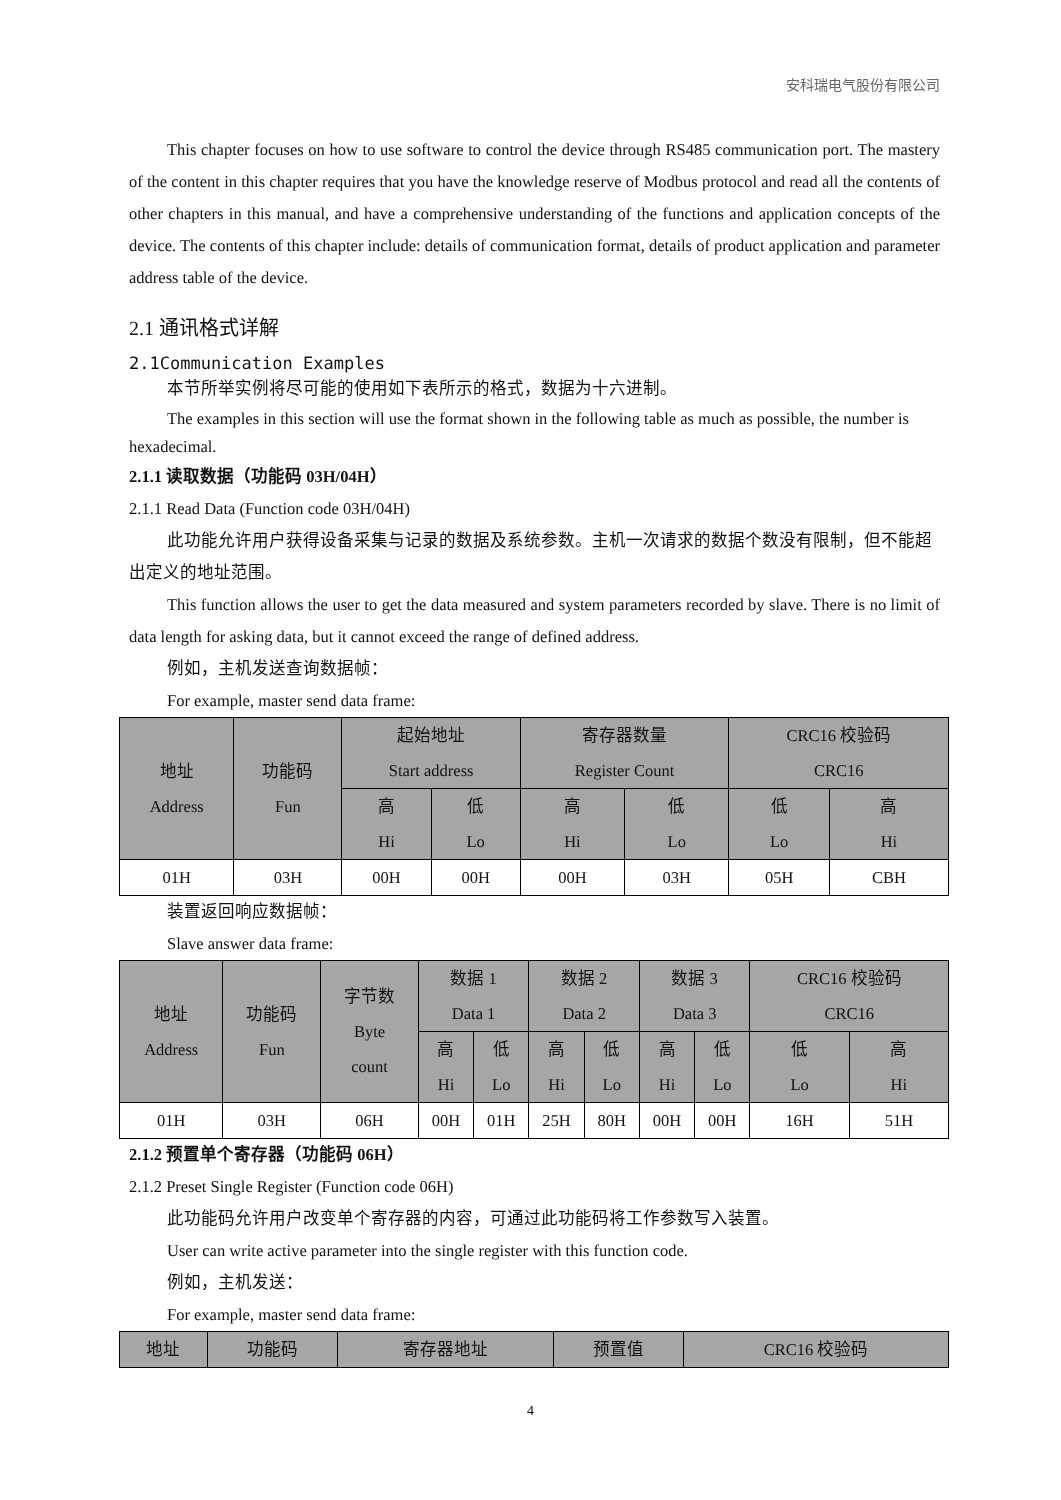安科瑞电气股份有限公司
This chapter focuses on how to use software to control the device through RS485 communication port. The mastery of the content in this chapter requires that you have the knowledge reserve of Modbus protocol and read all the contents of other chapters in this manual, and have a comprehensive understanding of the functions and application concepts of the device. The contents of this chapter include: details of communication format, details of product application and parameter address table of the device.
2.1 通讯格式详解
2.1Communication Examples
本节所举实例将尽可能的使用如下表所示的格式，数据为十六进制。
The examples in this section will use the format shown in the following table as much as possible, the number is hexadecimal.
2.1.1 读取数据（功能码 03H/04H）
2.1.1 Read Data (Function code 03H/04H)
此功能允许用户获得设备采集与记录的数据及系统参数。主机一次请求的数据个数没有限制，但不能超出定义的地址范围。
This function allows the user to get the data measured and system parameters recorded by slave. There is no limit of data length for asking data, but it cannot exceed the range of defined address.
例如，主机发送查询数据帧：
For example, master send data frame:
| 地址 Address | 功能码 Fun | 起始地址 Start address | | 寄存器数量 Register Count | | CRC16 校验码 CRC16 | |
| --- | --- | --- | --- | --- | --- | --- | --- |
| | | 高 Hi | 低 Lo | 高 Hi | 低 Lo | 低 Lo | 高 Hi |
| 01H | 03H | 00H | 00H | 00H | 03H | 05H | CBH |
装置返回响应数据帧：
Slave answer data frame:
| 地址 Address | 功能码 Fun | 字节数 Byte count | 数据 1 Data 1 | | 数据 2 Data 2 | | 数据 3 Data 3 | | CRC16 校验码 CRC16 | |
| --- | --- | --- | --- | --- | --- | --- | --- | --- | --- | --- |
| | | | 高 Hi | 低 Lo | 高 Hi | 低 Lo | 高 Hi | 低 Lo | 低 Lo | 高 Hi |
| 01H | 03H | 06H | 00H | 01H | 25H | 80H | 00H | 00H | 16H | 51H |
2.1.2 预置单个寄存器（功能码 06H）
2.1.2 Preset Single Register (Function code 06H)
此功能码允许用户改变单个寄存器的内容，可通过此功能码将工作参数写入装置。
User can write active parameter into the single register with this function code.
例如，主机发送：
For example, master send data frame:
| 地址 | 功能码 | 寄存器地址 | 预置值 | CRC16 校验码 |
| --- | --- | --- | --- | --- |
4